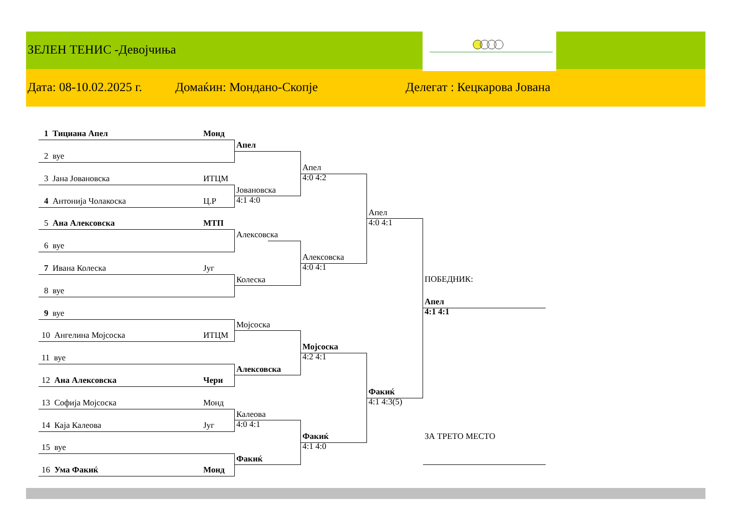ЗЕЛЕН ТЕНИС -Девојчиња
Дата: 08-10.02.2025 г. Домаќин: Мондано-Скопје Делегат : Кецкарова Јована
1 Тициана Апел Монд
2 вуе
3 Јана Јовановска ИТЦМ
4 Антонија Чолакоска Ц.Р
5 Ана Алексовска МТП
6 вуе
7 Ивана Колеска Југ
8 вуе
9 вуе
10 Ангелина Мојсоска ИТЦМ
11 вуе
12 Ана Алексовска Чери
13 Софија Мојсоска Монд
14 Каја Калеова Југ
15 вуе
16 Ума Факиќ Монд
Апел
Јовановска
4:1 4:0
Алексовска
Колеска
Мојсоска
Алексовска
Калеова
4:0 4:1
Факиќ
Апел
4:0 4:2
Алексовска
4:0 4:1
Мојсоска
4:2 4:1
Факиќ
4:1 4:0
Апел
4:0 4:1
Факиќ
4:1 4:3(5)
ПОБЕДНИК:
Апел
4:1 4:1
ЗА ТРЕТО МЕСТО